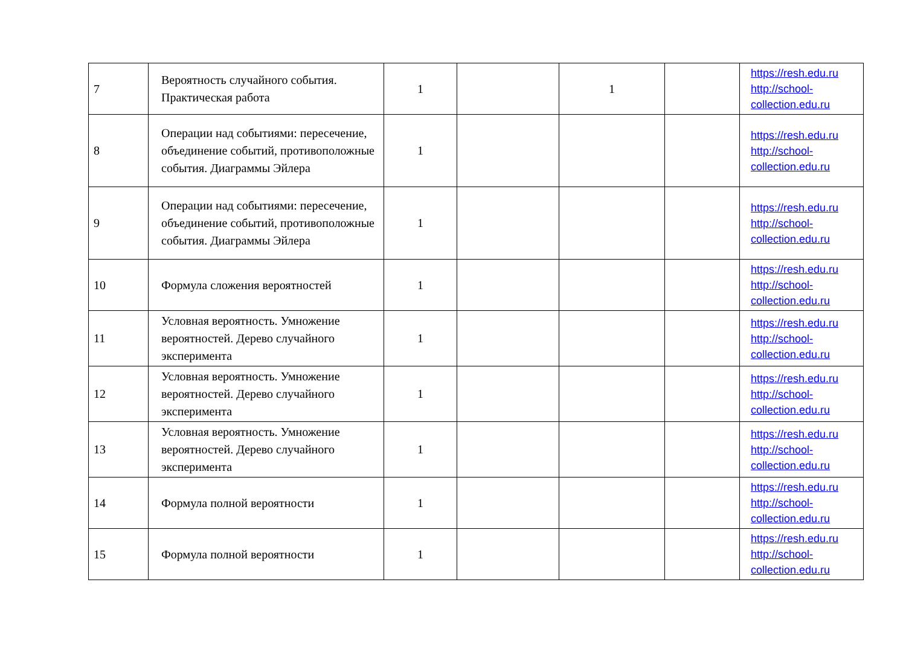| 7 | Вероятность случайного события. Практическая работа | 1 | | 1 | | https://resh.edu.ru http://school-collection.edu.ru |
| 8 | Операции над событиями: пересечение, объединение событий, противоположные события. Диаграммы Эйлера | 1 | | | | https://resh.edu.ru http://school-collection.edu.ru |
| 9 | Операции над событиями: пересечение, объединение событий, противоположные события. Диаграммы Эйлера | 1 | | | | https://resh.edu.ru http://school-collection.edu.ru |
| 10 | Формула сложения вероятностей | 1 | | | | https://resh.edu.ru http://school-collection.edu.ru |
| 11 | Условная вероятность. Умножение вероятностей. Дерево случайного эксперимента | 1 | | | | https://resh.edu.ru http://school-collection.edu.ru |
| 12 | Условная вероятность. Умножение вероятностей. Дерево случайного эксперимента | 1 | | | | https://resh.edu.ru http://school-collection.edu.ru |
| 13 | Условная вероятность. Умножение вероятностей. Дерево случайного эксперимента | 1 | | | | https://resh.edu.ru http://school-collection.edu.ru |
| 14 | Формула полной вероятности | 1 | | | | https://resh.edu.ru http://school-collection.edu.ru |
| 15 | Формула полной вероятности | 1 | | | | https://resh.edu.ru http://school-collection.edu.ru |